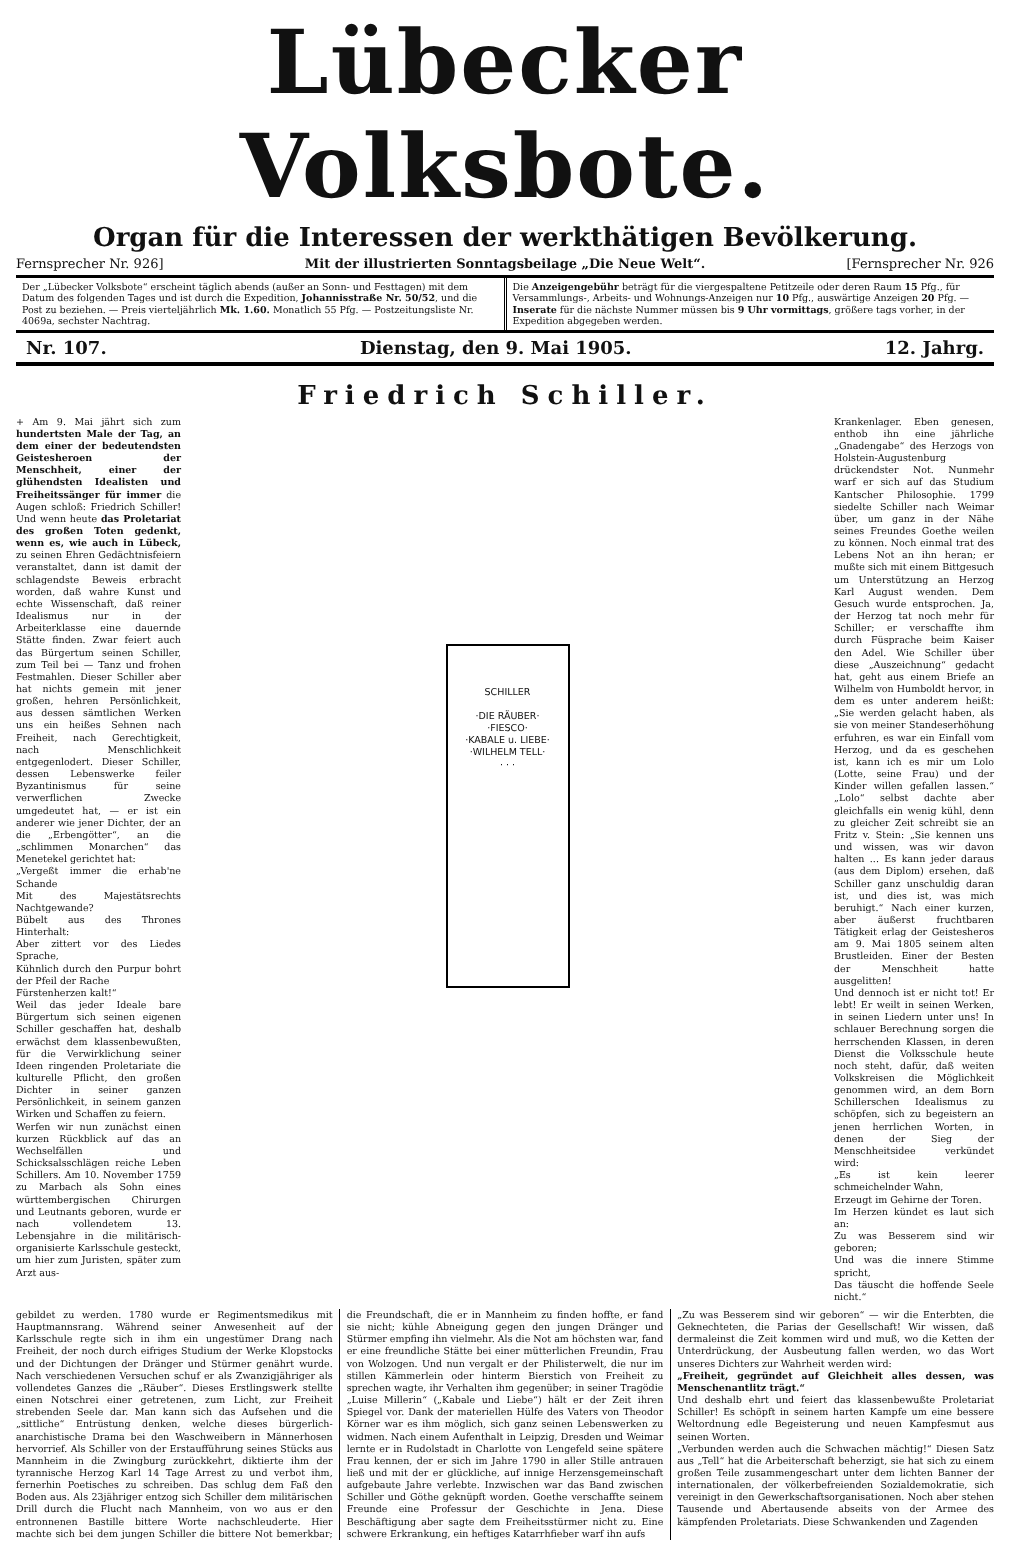Lübecker Volksbote.
Organ für die Interessen der werkthätigen Bevölkerung.
Fernsprecher Nr. 926] Mit der illustrierten Sonntagsbeilage „Die Neue Welt“. [Fernsprecher Nr. 926
Der „Lübecker Volksbote“ erscheint täglich abends (außer an Sonn- und Festtagen) mit dem Datum des folgenden Tages und ist durch die Expedition, Johannisstraße Nr. 50/52, und die Post zu beziehen. — Preis vierteljährlich Mk. 1.60. Monatlich 55 Pfg. — Postzeitungsliste Nr. 4069a, sechster Nachtrag.
Die Anzeigengebühr beträgt für die viergespaltene Petitzeile oder deren Raum 15 Pfg., für Versammlungs-, Arbeits- und Wohnungs-Anzeigen nur 10 Pfg., auswärtige Anzeigen 20 Pfg. — Inserate für die nächste Nummer müssen bis 9 Uhr vormittags, größere tags vorher, in der Expedition abgegeben werden.
Nr. 107. Dienstag, den 9. Mai 1905. 12. Jahrg.
Friedrich Schiller.
+ Am 9. Mai jährt sich zum hundertsten Male der Tag, an dem einer der bedeutendsten Geistesheroen der Menschheit, einer der glühendsten Idealisten und Freiheitssänger für immer die Augen schloß: Friedrich Schiller! Und wenn heute das Proletariat des großen Toten gedenkt, wenn es, wie auch in Lübeck, zu seinen Ehren Gedächtnisfeiern veranstaltet, dann ist damit der schlagendste Beweis erbracht worden, daß wahre Kunst und echte Wissenschaft, daß reiner Idealismus nur in der Arbeiterklasse eine dauernde Stätte finden. Zwar feiert auch das Bürgertum seinen Schiller, zum Teil bei — Tanz und frohen Festmahlen. Dieser Schiller aber hat nichts gemein mit jener großen, hehren Persönlichkeit, aus dessen sämtlichen Werken uns ein heißes Sehnen nach Freiheit, nach Gerechtigkeit, nach Menschlichkeit entgegenlodert. Dieser Schiller, dessen Lebenswerke feiler Byzantinismus für seine verwerflichen Zwecke umgedeutet hat, — er ist ein anderer wie jener Dichter, der an die „Erbengötter“, an die „schlimmen Monarchen“ das Menetekel gerichtet hat:
„Vergeßt immer die erhab'ne Schande
Mit des Majestätsrechts Nachtgewande?
Bübelt aus des Thrones Hinterhalt:
Aber zittert vor des Liedes Sprache,
Kühnlich durch den Purpur bohrt der Pfeil der Rache
Fürstenherzen kalt!“
Weil das jeder Ideale bare Bürgertum sich seinen eigenen Schiller geschaffen hat, deshalb erwächst dem klassenbewußten, für die Verwirklichung seiner Ideen ringenden Proletariate die kulturelle Pflicht, den großen Dichter in seiner ganzen Persönlichkeit, in seinem ganzen Wirken und Schaffen zu feiern.
Werfen wir nun zunächst einen kurzen Rückblick auf das an Wechselfällen und Schicksalsschlägen reiche Leben Schillers. Am 10. November 1759 zu Marbach als Sohn eines württembergischen Chirurgen und Leutnants geboren, wurde er nach vollendetem 13. Lebensjahre in die militärisch-organisierte Karlsschule gesteckt, um hier zum Juristen, später zum Arzt aus-
SCHILLER
·DIE RÄUBER·
·FIESCO·
·KABALE u. LIEBE·
·WILHELM TELL·
· · ·
Krankenlager. Eben genesen, enthob ihn eine jährliche „Gnadengabe“ des Herzogs von Holstein-Augustenburg drückendster Not. Nunmehr warf er sich auf das Studium Kantscher Philosophie. 1799 siedelte Schiller nach Weimar über, um ganz in der Nähe seines Freundes Goethe weilen zu können. Noch einmal trat des Lebens Not an ihn heran; er mußte sich mit einem Bittgesuch um Unterstützung an Herzog Karl August wenden. Dem Gesuch wurde entsprochen. Ja, der Herzog tat noch mehr für Schiller; er verschaffte ihm durch Füsprache beim Kaiser den Adel. Wie Schiller über diese „Auszeichnung“ gedacht hat, geht aus einem Briefe an Wilhelm von Humboldt hervor, in dem es unter anderem heißt: „Sie werden gelacht haben, als sie von meiner Standeserhöhung erfuhren, es war ein Einfall vom Herzog, und da es geschehen ist, kann ich es mir um Lolo (Lotte, seine Frau) und der Kinder willen gefallen lassen.“ „Lolo“ selbst dachte aber gleichfalls ein wenig kühl, denn zu gleicher Zeit schreibt sie an Fritz v. Stein: „Sie kennen uns und wissen, was wir davon halten ... Es kann jeder daraus (aus dem Diplom) ersehen, daß Schiller ganz unschuldig daran ist, und dies ist, was mich beruhigt.“ Nach einer kurzen, aber äußerst fruchtbaren Tätigkeit erlag der Geistesheros am 9. Mai 1805 seinem alten Brustleiden. Einer der Besten der Menschheit hatte ausgelitten!
Und dennoch ist er nicht tot! Er lebt! Er weilt in seinen Werken, in seinen Liedern unter uns! In schlauer Berechnung sorgen die herrschenden Klassen, in deren Dienst die Volksschule heute noch steht, dafür, daß weiten Volkskreisen die Möglichkeit genommen wird, an dem Born Schillerschen Idealismus zu schöpfen, sich zu begeistern an jenen herrlichen Worten, in denen der Sieg der Menschheitsidee verkündet wird:
„Es ist kein leerer schmeichelnder Wahn,
Erzeugt im Gehirne der Toren.
Im Herzen kündet es laut sich an:
Zu was Besserem sind wir geboren;
Und was die innere Stimme spricht,
Das täuscht die hoffende Seele nicht.“
gebildet zu werden. 1780 wurde er Regimentsmedikus mit Hauptmannsrang. Während seiner Anwesenheit auf der Karlsschule regte sich in ihm ein ungestümer Drang nach Freiheit, der noch durch eifriges Studium der Werke Klopstocks und der Dichtungen der Dränger und Stürmer genährt wurde. Nach verschiedenen Versuchen schuf er als Zwanzigjähriger als vollendetes Ganzes die „Räuber“. Dieses Erstlingswerk stellte einen Notschrei einer getretenen, zum Licht, zur Freiheit strebenden Seele dar. Man kann sich das Aufsehen und die „sittliche“ Entrüstung denken, welche dieses bürgerlich-anarchistische Drama bei den Waschweibern in Männerhosen hervorrief. Als Schiller von der Erstaufführung seines Stücks aus Mannheim in die Zwingburg zurückkehrt, diktierte ihm der tyrannische Herzog Karl 14 Tage Arrest zu und verbot ihm, fernerhin Poetisches zu schreiben. Das schlug dem Faß den Boden aus. Als 23jähriger entzog sich Schiller dem militärischen Drill durch die Flucht nach Mannheim, von wo aus er den entronnenen Bastille bittere Worte nachschleuderte. Hier machte sich bei dem jungen Schiller die bittere Not bemerkbar; die Freundschaft, die er in Mannheim zu finden hoffte, er fand sie nicht; kühle Abneigung gegen den jungen Dränger und Stürmer empfing ihn vielmehr. Als die Not am höchsten war, fand er eine freundliche Stätte bei einer mütterlichen Freundin, Frau von Wolzogen. Und nun vergalt er der Philisterwelt, die nur im stillen Kämmerlein oder hinterm Bierstich von Freiheit zu sprechen wagte, ihr Verhalten ihm gegenüber; in seiner Tragödie „Luise Millerin“ („Kabale und Liebe“) hält er der Zeit ihren Spiegel vor. Dank der materiellen Hülfe des Vaters von Theodor Körner war es ihm möglich, sich ganz seinen Lebenswerken zu widmen. Nach einem Aufenthalt in Leipzig, Dresden und Weimar lernte er in Rudolstadt in Charlotte von Lengefeld seine spätere Frau kennen, der er sich im Jahre 1790 in aller Stille antrauen ließ und mit der er glückliche, auf innige Herzensgemeinschaft aufgebaute Jahre verlebte. Inzwischen war das Band zwischen Schiller und Göthe geknüpft worden. Goethe verschaffte seinem Freunde eine Professur der Geschichte in Jena. Diese Beschäftigung aber sagte dem Freiheitsstürmer nicht zu. Eine schwere Erkrankung, ein heftiges Katarrhfieber warf ihn aufs
„Zu was Besserem sind wir geboren“ — wir die Enterbten, die Geknechteten, die Parias der Gesellschaft! Wir wissen, daß dermaleinst die Zeit kommen wird und muß, wo die Ketten der Unterdrückung, der Ausbeutung fallen werden, wo das Wort unseres Dichters zur Wahrheit werden wird:
„Freiheit, gegründet auf Gleichheit alles dessen, was Menschenantlitz trägt.“
Und deshalb ehrt und feiert das klassenbewußte Proletariat Schiller! Es schöpft in seinem harten Kampfe um eine bessere Weltordnung edle Begeisterung und neuen Kampfesmut aus seinen Worten.
„Verbunden werden auch die Schwachen mächtig!“ Diesen Satz aus „Tell“ hat die Arbeiterschaft beherzigt, sie hat sich zu einem großen Teile zusammengeschart unter dem lichten Banner der internationalen, der völkerbefreienden Sozialdemokratie, sich vereinigt in den Gewerkschaftsorganisationen. Noch aber stehen Tausende und Abertausende abseits von der Armee des kämpfenden Proletariats. Diese Schwankenden und Zagenden